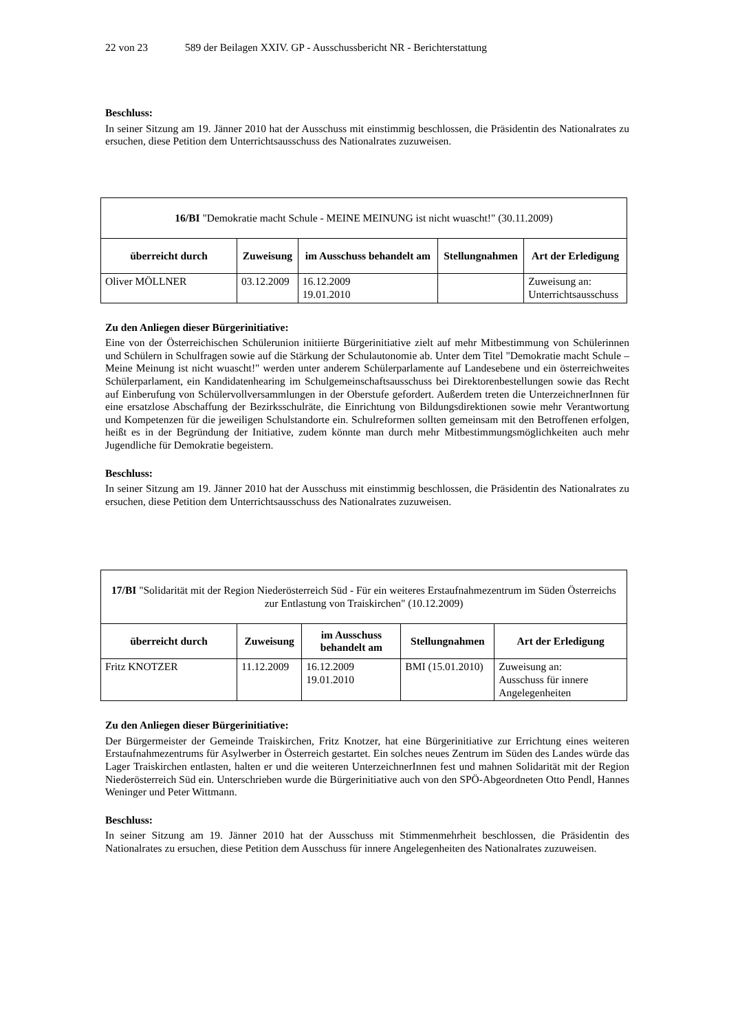22 von 23 589 der Beilagen XXIV. GP - Ausschussbericht NR - Berichterstattung
Beschluss:
In seiner Sitzung am 19. Jänner 2010 hat der Ausschuss mit einstimmig beschlossen, die Präsidentin des Nationalrates zu ersuchen, diese Petition dem Unterrichtsausschuss des Nationalrates zuzuweisen.
| 16/BI "Demokratie macht Schule - MEINE MEINUNG ist nicht wuascht!" (30.11.2009) | | | | |
| überreicht durch | Zuweisung | im Ausschuss behandelt am | Stellungnahmen | Art der Erledigung |
| Oliver MÖLLNER | 03.12.2009 | 16.12.2009 19.01.2010 | | Zuweisung an: Unterrichtsausschuss |
Zu den Anliegen dieser Bürgerinitiative:
Eine von der Österreichischen Schülerunion initiierte Bürgerinitiative zielt auf mehr Mitbestimmung von Schülerinnen und Schülern in Schulfragen sowie auf die Stärkung der Schulautonomie ab. Unter dem Titel "Demokratie macht Schule – Meine Meinung ist nicht wuascht!" werden unter anderem Schülerparlamente auf Landesebene und ein österreichweites Schülerparlament, ein Kandidatenhearing im Schulgemeinschaftsausschuss bei Direktorenbestellungen sowie das Recht auf Einberufung von Schülervollversammlungen in der Oberstufe gefordert. Außerdem treten die UnterzeichnerInnen für eine ersatzlose Abschaffung der Bezirksschulräte, die Einrichtung von Bildungsdirektionen sowie mehr Verantwortung und Kompetenzen für die jeweiligen Schulstandorte ein. Schulreformen sollten gemeinsam mit den Betroffenen erfolgen, heißt es in der Begründung der Initiative, zudem könnte man durch mehr Mitbestimmungsmöglichkeiten auch mehr Jugendliche für Demokratie begeistern.
Beschluss:
In seiner Sitzung am 19. Jänner 2010 hat der Ausschuss mit einstimmig beschlossen, die Präsidentin des Nationalrates zu ersuchen, diese Petition dem Unterrichtsausschuss des Nationalrates zuzuweisen.
| 17/BI "Solidarität mit der Region Niederösterreich Süd - Für ein weiteres Erstaufnahmezentrum im Süden Österreichs zur Entlastung von Traiskirchen" (10.12.2009) | | | | |
| überreicht durch | Zuweisung | im Ausschuss behandelt am | Stellungnahmen | Art der Erledigung |
| Fritz KNOTZER | 11.12.2009 | 16.12.2009 19.01.2010 | BMI (15.01.2010) | Zuweisung an: Ausschuss für innere Angelegenheiten |
Zu den Anliegen dieser Bürgerinitiative:
Der Bürgermeister der Gemeinde Traiskirchen, Fritz Knotzer, hat eine Bürgerinitiative zur Errichtung eines weiteren Erstaufnahmezentrums für Asylwerber in Österreich gestartet. Ein solches neues Zentrum im Süden des Landes würde das Lager Traiskirchen entlasten, halten er und die weiteren UnterzeichnerInnen fest und mahnen Solidarität mit der Region Niederösterreich Süd ein. Unterschrieben wurde die Bürgerinitiative auch von den SPÖ-Abgeordneten Otto Pendl, Hannes Weninger und Peter Wittmann.
Beschluss:
In seiner Sitzung am 19. Jänner 2010 hat der Ausschuss mit Stimmenmehrheit beschlossen, die Präsidentin des Nationalrates zu ersuchen, diese Petition dem Ausschuss für innere Angelegenheiten des Nationalrates zuzuweisen.